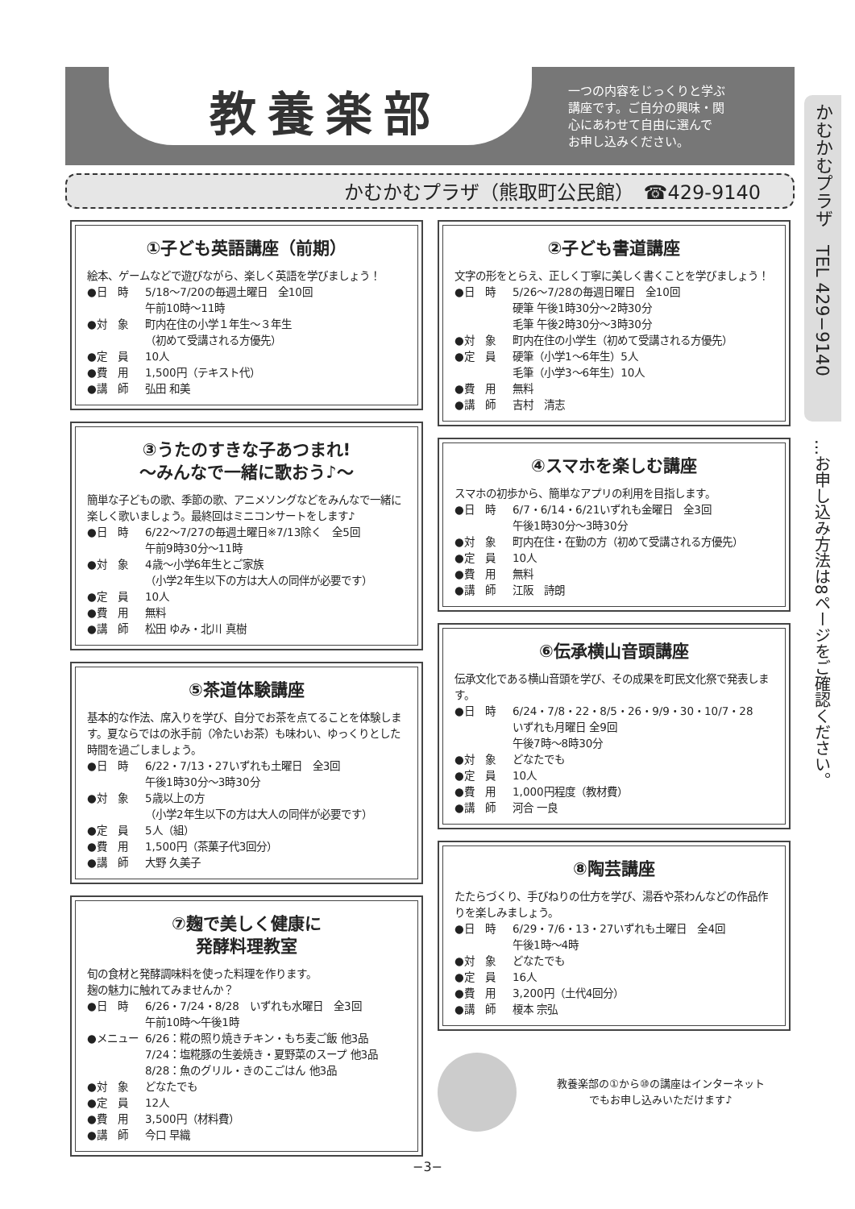教養楽部
一つの内容をじっくりと学ぶ
講座です。ご自分の興味・関
心にあわせて自由に選んで
お申し込みください。
かむかむプラザ（熊取町公民館）　☎429-9140
かむかむプラザ　TEL 429−9140
…お申し込み方法は8ページをご確認ください。
①子ども英語講座（前期）
絵本、ゲームなどで遊びながら、楽しく英語を学びましょう！
●日　時 5/18〜7/20の毎週土曜日　全10回
午前10時〜11時
●対　象 町内在住の小学１年生〜３年生
（初めて受講される方優先）
●定　員 10人
●費　用 1,500円（テキスト代）
●講　師 弘田 和美
③うたのすきな子あつまれ!
〜みんなで一緒に歌おう♪〜
簡単な子どもの歌、季節の歌、アニメソングなどをみんなで一緒に楽しく歌いましょう。最終回はミニコンサートをします♪
●日　時 6/22〜7/27の毎週土曜日※7/13除く　全5回
午前9時30分〜11時
●対　象 4歳〜小学6年生とご家族
（小学2年生以下の方は大人の同伴が必要です）
●定　員 10人
●費　用 無料
●講　師 松田 ゆみ・北川 真樹
⑤茶道体験講座
基本的な作法、席入りを学び、自分でお茶を点てることを体験します。夏ならではの氷手前（冷たいお茶）も味わい、ゆっくりとした時間を過ごしましょう。
●日　時 6/22・7/13・27いずれも土曜日　全3回
午後1時30分〜3時30分
●対　象 5歳以上の方
（小学2年生以下の方は大人の同伴が必要です）
●定　員 5人（組）
●費　用 1,500円（茶菓子代3回分）
●講　師 大野 久美子
⑦麹で美しく健康に
発酵料理教室
旬の食材と発酵調味料を使った料理を作ります。
麹の魅力に触れてみませんか？
●日　時 6/26・7/24・8/28　いずれも水曜日　全3回
午前10時〜午後1時
●メニュー 6/26：糀の照り焼きチキン・もち麦ご飯 他3品
7/24：塩糀豚の生姜焼き・夏野菜のスープ 他3品
8/28：魚のグリル・きのこごはん 他3品
●対　象 どなたでも
●定　員 12人
●費　用 3,500円（材料費）
●講　師 今口 早織
②子ども書道講座
文字の形をとらえ、正しく丁寧に美しく書くことを学びましょう！
●日　時 5/26〜7/28の毎週日曜日　全10回
硬筆 午後1時30分〜2時30分
毛筆 午後2時30分〜3時30分
●対　象 町内在住の小学生（初めて受講される方優先）
●定　員 硬筆（小学1〜6年生）5人
毛筆（小学3〜6年生）10人
●費　用 無料
●講　師 吉村　清志
④スマホを楽しむ講座
スマホの初歩から、簡単なアプリの利用を目指します。
●日　時 6/7・6/14・6/21いずれも金曜日　全3回
午後1時30分〜3時30分
●対　象 町内在住・在勤の方（初めて受講される方優先）
●定　員 10人
●費　用 無料
●講　師 江阪　詩朗
⑥伝承横山音頭講座
伝承文化である横山音頭を学び、その成果を町民文化祭で発表します。
●日　時 6/24・7/8・22・8/5・26・9/9・30・10/7・28
いずれも月曜日 全9回
午後7時〜8時30分
●対　象 どなたでも
●定　員 10人
●費　用 1,000円程度（教材費）
●講　師 河合 一良
⑧陶芸講座
たたらづくり、手びねりの仕方を学び、湯呑や茶わんなどの作品作りを楽しみましょう。
●日　時 6/29・7/6・13・27いずれも土曜日　全4回
午後1時〜4時
●対　象 どなたでも
●定　員 16人
●費　用 3,200円（土代4回分）
●講　師 榎本 宗弘
教養楽部の①から⑩の講座はインターネット
でもお申し込みいただけます♪
−3−